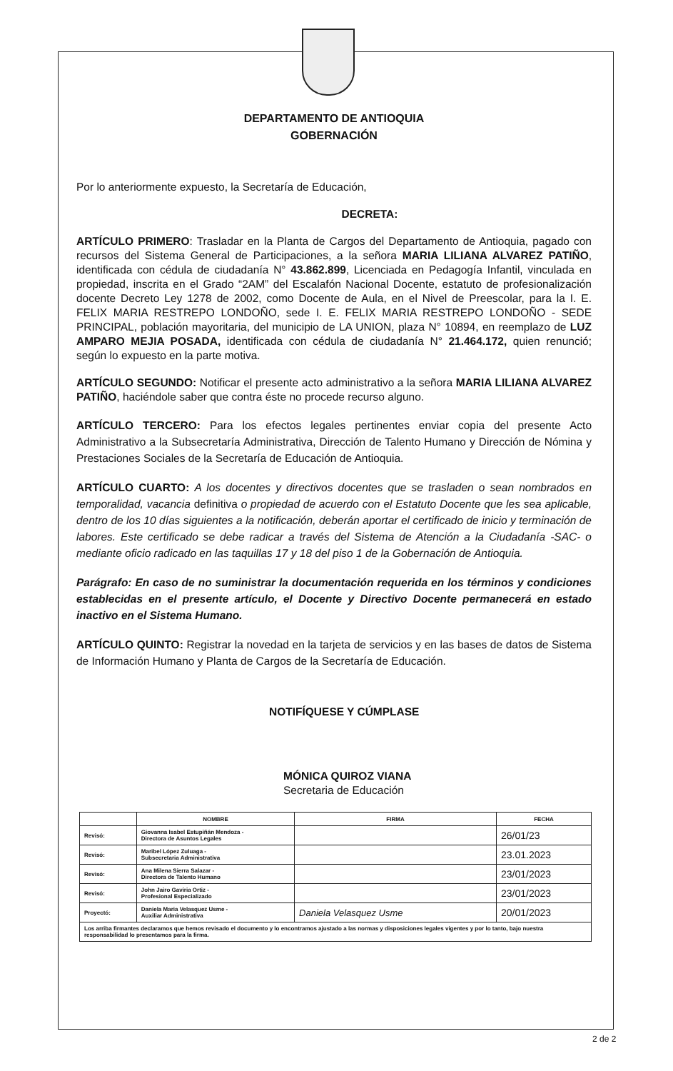DEPARTAMENTO DE ANTIOQUIA
GOBERNACIÓN
Por lo anteriormente expuesto, la Secretaría de Educación,
DECRETA:
ARTÍCULO PRIMERO: Trasladar en la Planta de Cargos del Departamento de Antioquia, pagado con recursos del Sistema General de Participaciones, a la señora MARIA LILIANA ALVAREZ PATIÑO, identificada con cédula de ciudadanía N° 43.862.899, Licenciada en Pedagogía Infantil, vinculada en propiedad, inscrita en el Grado “2AM” del Escalafón Nacional Docente, estatuto de profesionalización docente Decreto Ley 1278 de 2002, como Docente de Aula, en el Nivel de Preescolar, para la I. E. FELIX MARIA RESTREPO LONDOÑO, sede I. E. FELIX MARIA RESTREPO LONDOÑO - SEDE PRINCIPAL, población mayoritaria, del municipio de LA UNION, plaza N° 10894, en reemplazo de LUZ AMPARO MEJIA POSADA, identificada con cédula de ciudadanía N° 21.464.172, quien renunció; según lo expuesto en la parte motiva.
ARTÍCULO SEGUNDO: Notificar el presente acto administrativo a la señora MARIA LILIANA ALVAREZ PATIÑO, haciéndole saber que contra éste no procede recurso alguno.
ARTÍCULO TERCERO: Para los efectos legales pertinentes enviar copia del presente Acto Administrativo a la Subsecretaría Administrativa, Dirección de Talento Humano y Dirección de Nómina y Prestaciones Sociales de la Secretaría de Educación de Antioquia.
ARTÍCULO CUARTO: A los docentes y directivos docentes que se trasladen o sean nombrados en temporalidad, vacancia definitiva o propiedad de acuerdo con el Estatuto Docente que les sea aplicable, dentro de los 10 días siguientes a la notificación, deberán aportar el certificado de inicio y terminación de labores. Este certificado se debe radicar a través del Sistema de Atención a la Ciudadanía -SAC- o mediante oficio radicado en las taquillas 17 y 18 del piso 1 de la Gobernación de Antioquia.
Parágrafo: En caso de no suministrar la documentación requerida en los términos y condiciones establecidas en el presente artículo, el Docente y Directivo Docente permanecerá en estado inactivo en el Sistema Humano.
ARTÍCULO QUINTO: Registrar la novedad en la tarjeta de servicios y en las bases de datos de Sistema de Información Humano y Planta de Cargos de la Secretaría de Educación.
NOTIFÍQUESE Y CÚMPLASE
MÓNICA QUIROZ VIANA
Secretaria de Educación
| | NOMBRE | FIRMA | FECHA |
| --- | --- | --- | --- |
| Revisó: | Giovanna Isabel Estupiñán Mendoza - Directora de Asuntos Legales | | 26/01/23 |
| Revisó: | Maribel López Zuluaga - Subsecretaria Administrativa | | 23.01.2023 |
| Revisó: | Ana Milena Sierra Salazar - Directora de Talento Humano | | 23/01/2023 |
| Revisó: | John Jairo Gaviria Ortiz - Profesional Especializado | | 23/01/2023 |
| Proyectó: | Daniela Maria Velasquez Usme - Auxiliar Administrativa | Daniela Velasquez Usme | 20/01/2023 |
| Los arriba firmantes declaramos que hemos revisado el documento y lo encontramos ajustado a las normas y disposiciones legales vigentes y por lo tanto, bajo nuestra responsabilidad lo presentamos para la firma. | | | |
2 de 2